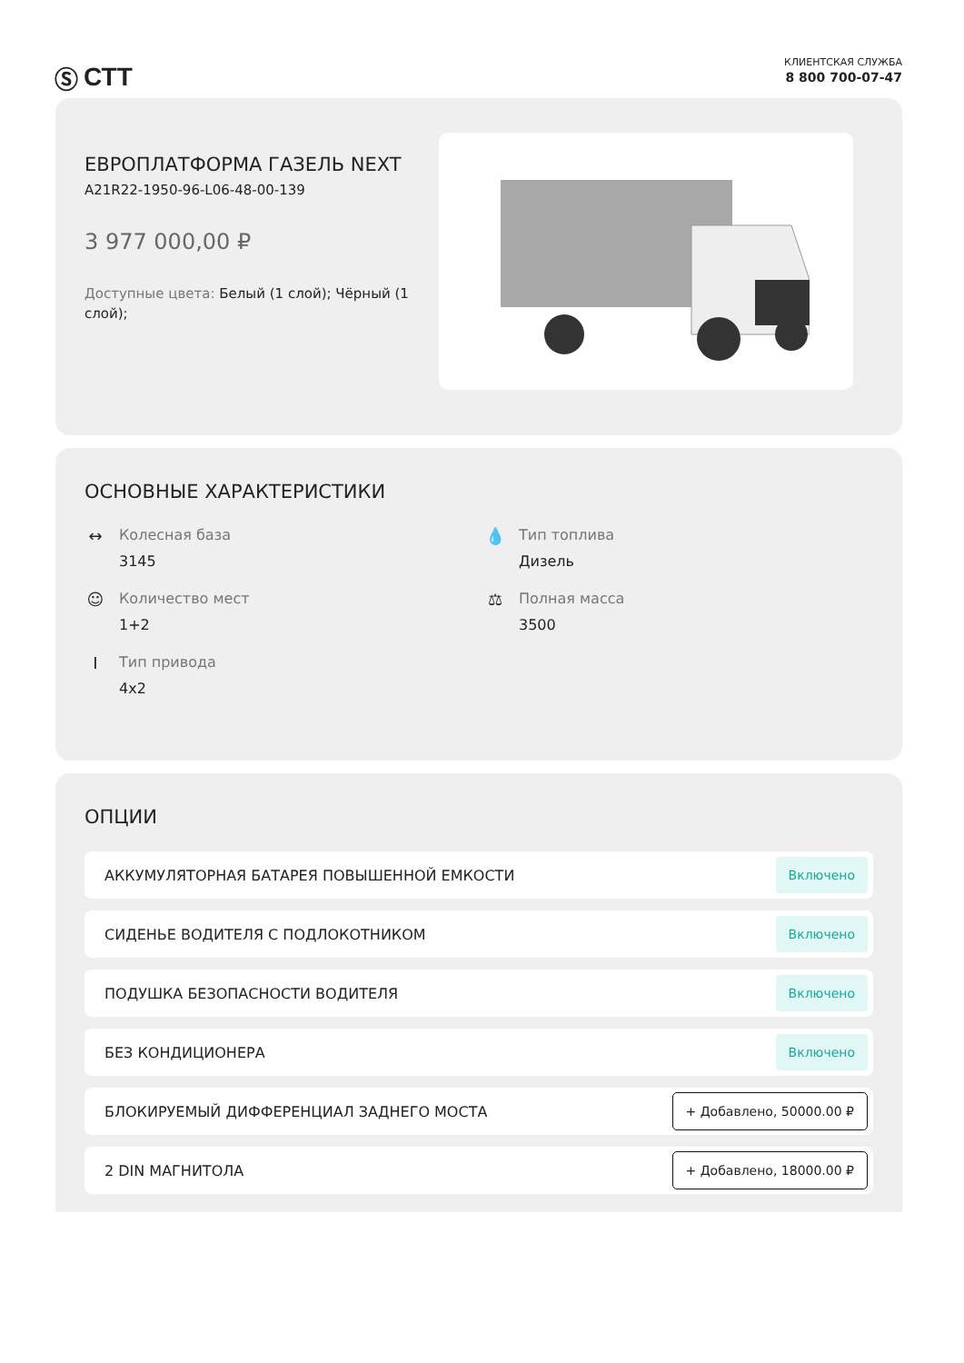Ⓢ СТТ
КЛИЕНТСКАЯ СЛУЖБА
8 800 700-07-47
ЕВРОПЛАТФОРМА ГАЗЕЛЬ NEXT
A21R22-1950-96-L06-48-00-139
3 977 000,00 ₽
Доступные цвета: Белый (1 слой); Чёрный (1 слой);
ОСНОВНЫЕ ХАРАКТЕРИСТИКИ
↔ Колесная база
3145
💧 Тип топлива
Дизель
☺ Количество мест
1+2
⚖ Полная масса
3500
I Тип привода
4x2
ОПЦИИ
АККУМУЛЯТОРНАЯ БАТАРЕЯ ПОВЫШЕННОЙ ЕМКОСТИ Включено
СИДЕНЬЕ ВОДИТЕЛЯ С ПОДЛОКОТНИКОМ Включено
ПОДУШКА БЕЗОПАСНОСТИ ВОДИТЕЛЯ Включено
БЕЗ КОНДИЦИОНЕРА Включено
БЛОКИРУЕМЫЙ ДИФФЕРЕНЦИАЛ ЗАДНЕГО МОСТА + Добавлено, 50000.00 ₽
2 DIN МАГНИТОЛА + Добавлено, 18000.00 ₽